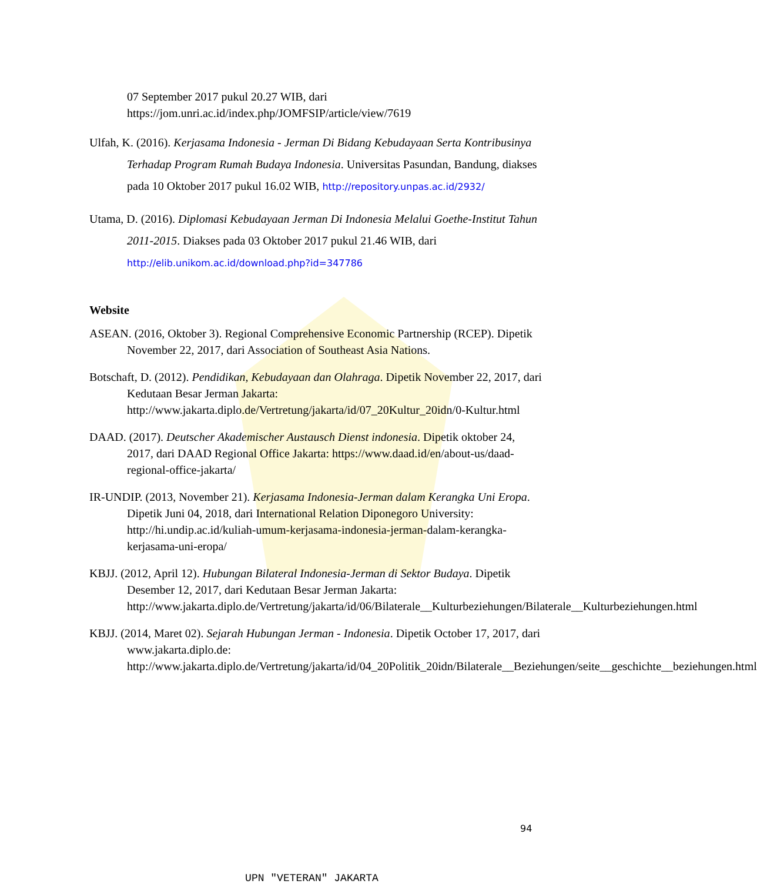07 September 2017 pukul 20.27 WIB, dari https://jom.unri.ac.id/index.php/JOMFSIP/article/view/7619
Ulfah, K. (2016). Kerjasama Indonesia - Jerman Di Bidang Kebudayaan Serta Kontribusinya Terhadap Program Rumah Budaya Indonesia. Universitas Pasundan, Bandung, diakses pada 10 Oktober 2017 pukul 16.02 WIB, http://repository.unpas.ac.id/2932/
Utama, D. (2016). Diplomasi Kebudayaan Jerman Di Indonesia Melalui Goethe-Institut Tahun 2011-2015. Diakses pada 03 Oktober 2017 pukul 21.46 WIB, dari http://elib.unikom.ac.id/download.php?id=347786
Website
ASEAN. (2016, Oktober 3). Regional Comprehensive Economic Partnership (RCEP). Dipetik November 22, 2017, dari Association of Southeast Asia Nations.
Botschaft, D. (2012). Pendidikan, Kebudayaan dan Olahraga. Dipetik November 22, 2017, dari Kedutaan Besar Jerman Jakarta: http://www.jakarta.diplo.de/Vertretung/jakarta/id/07_20Kultur_20idn/0-Kultur.html
DAAD. (2017). Deutscher Akademischer Austausch Dienst indonesia. Dipetik oktober 24, 2017, dari DAAD Regional Office Jakarta: https://www.daad.id/en/about-us/daad-regional-office-jakarta/
IR-UNDIP. (2013, November 21). Kerjasama Indonesia-Jerman dalam Kerangka Uni Eropa. Dipetik Juni 04, 2018, dari International Relation Diponegoro University: http://hi.undip.ac.id/kuliah-umum-kerjasama-indonesia-jerman-dalam-kerangka-kerjasama-uni-eropa/
KBJJ. (2012, April 12). Hubungan Bilateral Indonesia-Jerman di Sektor Budaya. Dipetik Desember 12, 2017, dari Kedutaan Besar Jerman Jakarta: http://www.jakarta.diplo.de/Vertretung/jakarta/id/06/Bilaterale__Kulturbeziehungen/Bilaterale__Kulturbeziehungen.html
KBJJ. (2014, Maret 02). Sejarah Hubungan Jerman - Indonesia. Dipetik October 17, 2017, dari www.jakarta.diplo.de: http://www.jakarta.diplo.de/Vertretung/jakarta/id/04_20Politik_20idn/Bilaterale__Beziehungen/seite__geschichte__beziehungen.html
94
UPN "VETERAN" JAKARTA